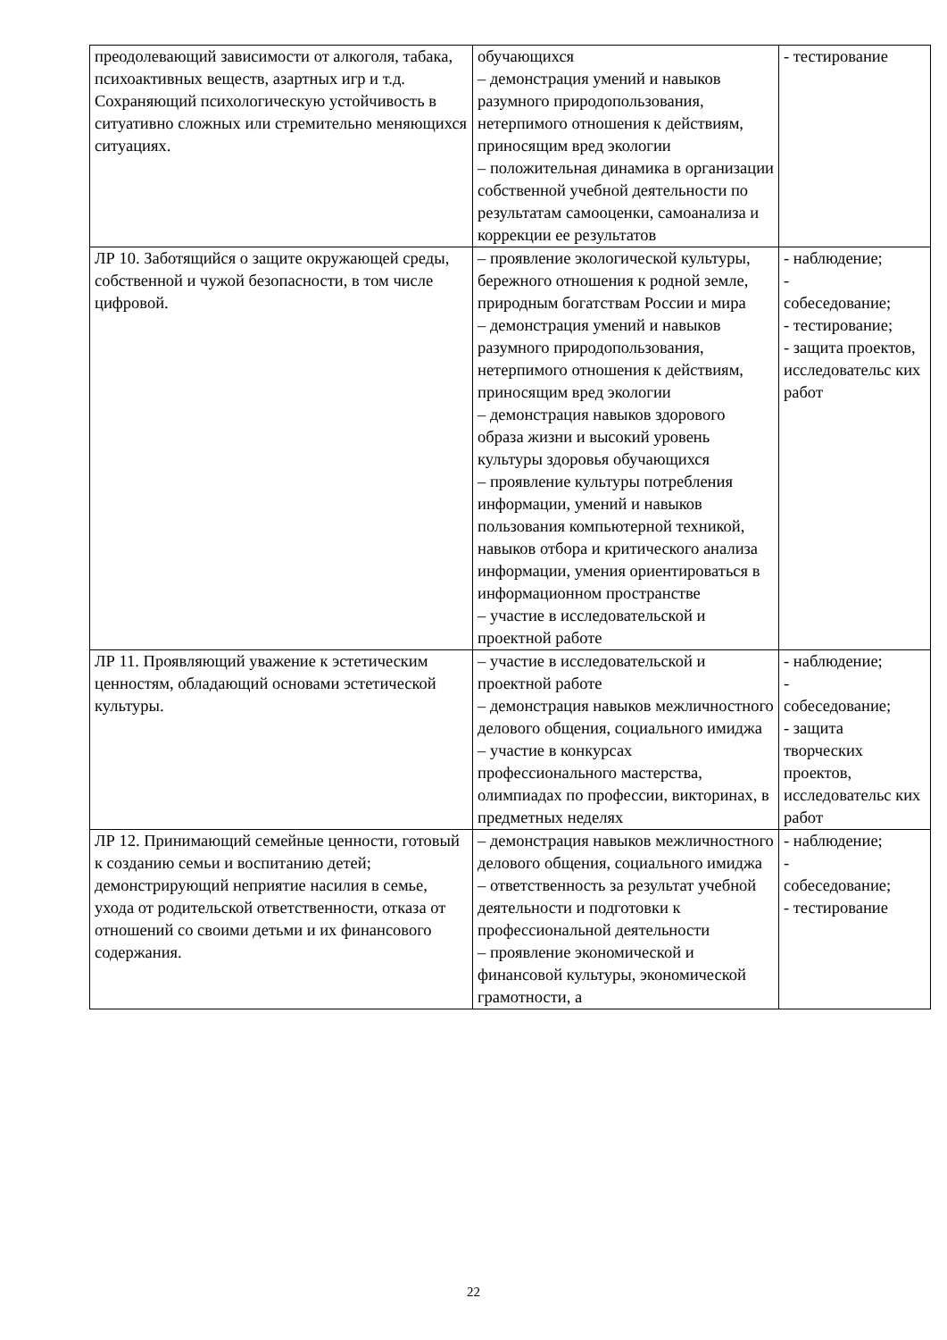| преодолевающий зависимости от алкоголя, табака, психоактивных веществ, азартных игр и т.д. Сохраняющий психологическую устойчивость в ситуативно сложных или стремительно меняющихся ситуациях. | обучающихся – демонстрация умений и навыков разумного природопользования, нетерпимого отношения к действиям, приносящим вред экологии – положительная динамика в организации собственной учебной деятельности по результатам самооценки, самоанализа и коррекции ее результатов | - тестирование |
| ЛР 10. Заботящийся о защите окружающей среды, собственной и чужой безопасности, в том числе цифровой. | – проявление экологической культуры, бережного отношения к родной земле, природным богатствам России и мира – демонстрация умений и навыков разумного природопользования, нетерпимого отношения к действиям, приносящим вред экологии – демонстрация навыков здорового образа жизни и высокий уровень культуры здоровья обучающихся – проявление культуры потребления информации, умений и навыков пользования компьютерной техникой, навыков отбора и критического анализа информации, умения ориентироваться в информационном пространстве – участие в исследовательской и проектной работе | - наблюдение; - собеседование; - тестирование; - защита проектов, исследовательс ких работ |
| ЛР 11. Проявляющий уважение к эстетическим ценностям, обладающий основами эстетической культуры. | – участие в исследовательской и проектной работе – демонстрация навыков межличностного делового общения, социального имиджа – участие в конкурсах профессионального мастерства, олимпиадах по профессии, викторинах, в предметных неделях | - наблюдение; - собеседование; - защита творческих проектов, исследовательс ких работ |
| ЛР 12. Принимающий семейные ценности, готовый к созданию семьи и воспитанию детей; демонстрирующий неприятие насилия в семье, ухода от родительской ответственности, отказа от отношений со своими детьми и их финансового содержания. | – демонстрация навыков межличностного делового общения, социального имиджа – ответственность за результат учебной деятельности и подготовки к профессиональной деятельности – проявление экономической и финансовой культуры, экономической грамотности, а | - наблюдение; - собеседование; - тестирование |
22